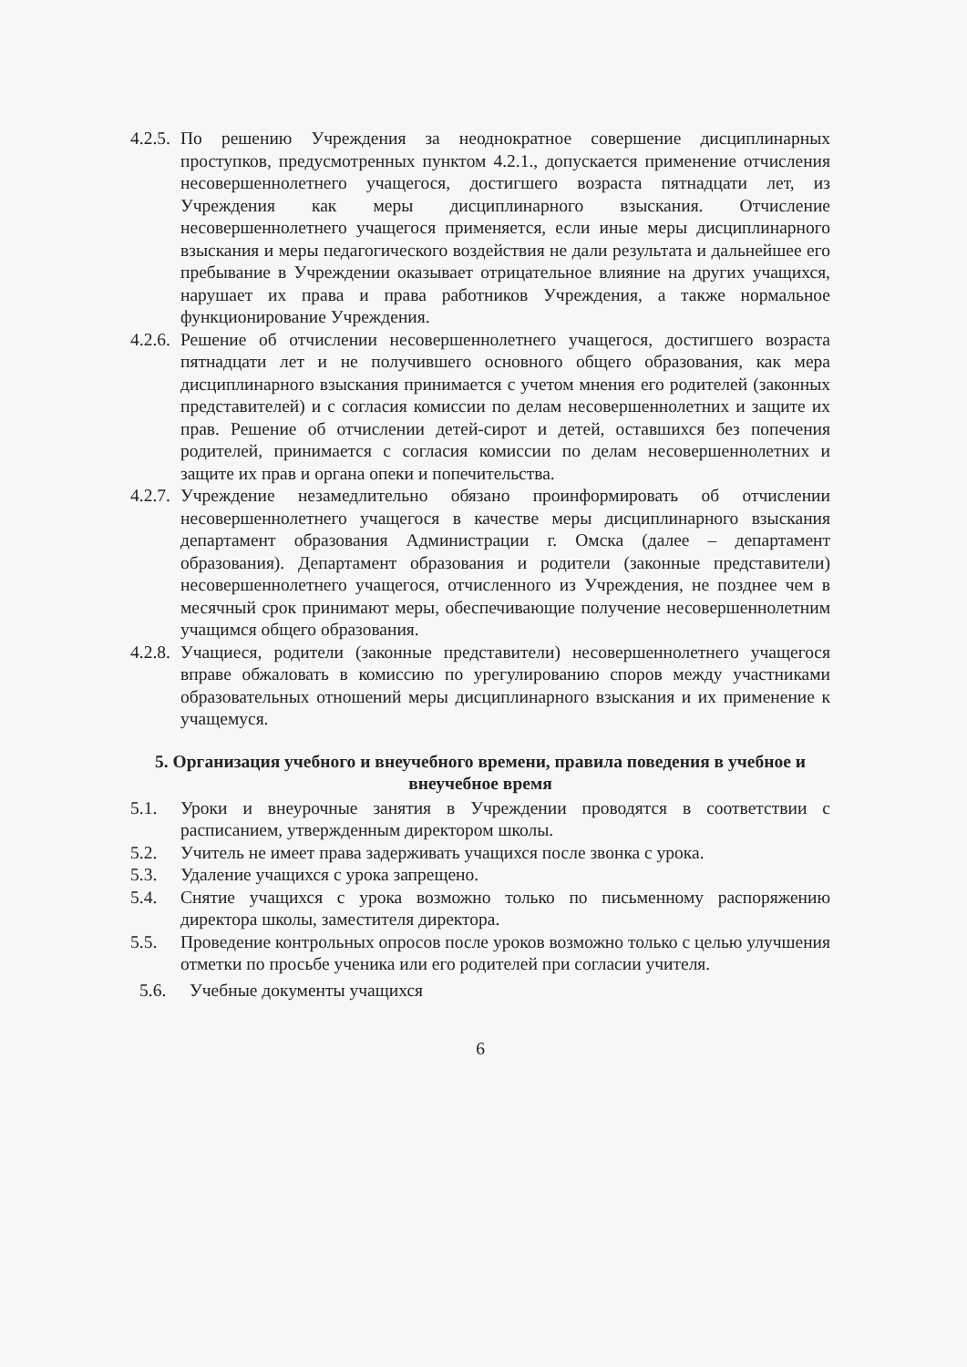4.2.5. По решению Учреждения за неоднократное совершение дисциплинарных проступков, предусмотренных пунктом 4.2.1., допускается применение отчисления несовершеннолетнего учащегося, достигшего возраста пятнадцати лет, из Учреждения как меры дисциплинарного взыскания. Отчисление несовершеннолетнего учащегося применяется, если иные меры дисциплинарного взыскания и меры педагогического воздействия не дали результата и дальнейшее его пребывание в Учреждении оказывает отрицательное влияние на других учащихся, нарушает их права и права работников Учреждения, а также нормальное функционирование Учреждения.
4.2.6. Решение об отчислении несовершеннолетнего учащегося, достигшего возраста пятнадцати лет и не получившего основного общего образования, как мера дисциплинарного взыскания принимается с учетом мнения его родителей (законных представителей) и с согласия комиссии по делам несовершеннолетних и защите их прав. Решение об отчислении детей-сирот и детей, оставшихся без попечения родителей, принимается с согласия комиссии по делам несовершеннолетних и защите их прав и органа опеки и попечительства.
4.2.7. Учреждение незамедлительно обязано проинформировать об отчислении несовершеннолетнего учащегося в качестве меры дисциплинарного взыскания департамент образования Администрации г. Омска (далее – департамент образования). Департамент образования и родители (законные представители) несовершеннолетнего учащегося, отчисленного из Учреждения, не позднее чем в месячный срок принимают меры, обеспечивающие получение несовершеннолетним учащимся общего образования.
4.2.8. Учащиеся, родители (законные представители) несовершеннолетнего учащегося вправе обжаловать в комиссию по урегулированию споров между участниками образовательных отношений меры дисциплинарного взыскания и их применение к учащемуся.
5. Организация учебного и внеучебного времени, правила поведения в учебное и внеучебное время
5.1. Уроки и внеурочные занятия в Учреждении проводятся в соответствии с расписанием, утвержденным директором школы.
5.2. Учитель не имеет права задерживать учащихся после звонка с урока.
5.3. Удаление учащихся с урока запрещено.
5.4. Снятие учащихся с урока возможно только по письменному распоряжению директора школы, заместителя директора.
5.5. Проведение контрольных опросов после уроков возможно только с целью улучшения отметки по просьбе ученика или его родителей при согласии учителя.
5.6. Учебные документы учащихся
6